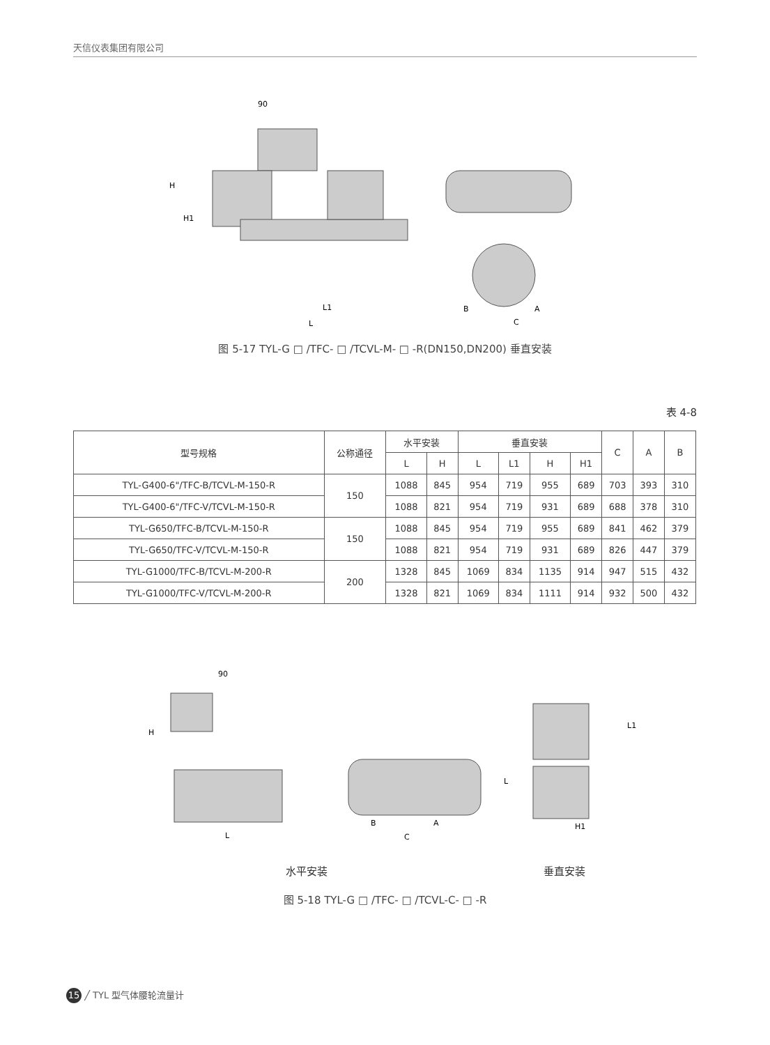天信仪表集团有限公司
90
H
H1
L1
L
B
A
C
图 5-17 TYL-G □ /TFC- □ /TCVL-M- □ -R(DN150,DN200) 垂直安装
表 4-8
| 型号规格 | 公称通径 | 水平安装 | | 垂直安装 | | | | C | A | B |
| --- | --- | --- | --- | --- | --- | --- | --- | --- | --- | --- |
| | | L | H | L | L1 | H | H1 | | | |
| TYL-G400-6"/TFC-B/TCVL-M-150-R | 150 | 1088 | 845 | 954 | 719 | 955 | 689 | 703 | 393 | 310 |
| TYL-G400-6"/TFC-V/TCVL-M-150-R | | 1088 | 821 | 954 | 719 | 931 | 689 | 688 | 378 | 310 |
| TYL-G650/TFC-B/TCVL-M-150-R | 150 | 1088 | 845 | 954 | 719 | 955 | 689 | 841 | 462 | 379 |
| TYL-G650/TFC-V/TCVL-M-150-R | | 1088 | 821 | 954 | 719 | 931 | 689 | 826 | 447 | 379 |
| TYL-G1000/TFC-B/TCVL-M-200-R | 200 | 1328 | 845 | 1069 | 834 | 1135 | 914 | 947 | 515 | 432 |
| TYL-G1000/TFC-V/TCVL-M-200-R | | 1328 | 821 | 1069 | 834 | 1111 | 914 | 932 | 500 | 432 |
90
H
L
B
A
C
L
L1
H1
水平安装 垂直安装
图 5-18 TYL-G □ /TFC- □ /TCVL-C- □ -R
15 ╱ TYL 型气体腰轮流量计